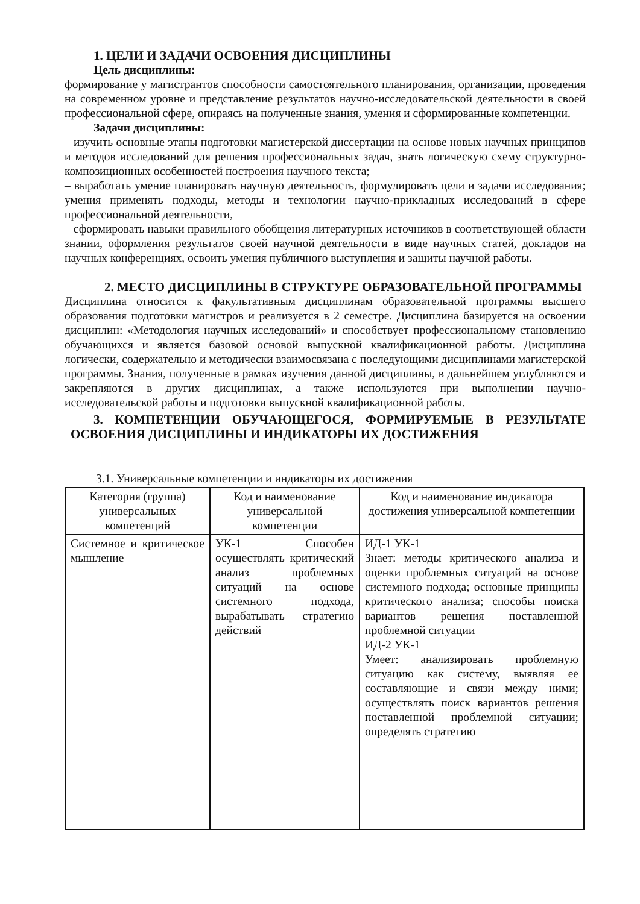1. ЦЕЛИ И ЗАДАЧИ ОСВОЕНИЯ ДИСЦИПЛИНЫ
Цель дисциплины:
формирование у магистрантов способности самостоятельного планирования, организации, проведения на современном уровне и представление результатов научно-исследовательской деятельности в своей профессиональной сфере, опираясь на полученные знания, умения и сформированные компетенции.
Задачи дисциплины:
– изучить основные этапы подготовки магистерской диссертации на основе новых научных принципов и методов исследований для решения профессиональных задач, знать логическую схему структурно- композиционных особенностей построения научного текста;
– выработать умение планировать научную деятельность, формулировать цели и задачи исследования; умения применять подходы, методы и технологии научно-прикладных исследований в сфере профессиональной деятельности,
– сформировать навыки правильного обобщения литературных источников в соответствующей области знании, оформления результатов своей научной деятельности в виде научных статей, докладов на научных конференциях, освоить умения публичного выступления и защиты научной работы.
2. МЕСТО ДИСЦИПЛИНЫ В СТРУКТУРЕ ОБРАЗОВАТЕЛЬНОЙ ПРОГРАММЫ
Дисциплина относится к факультативным дисциплинам образовательной программы высшего образования подготовки магистров и реализуется в 2 семестре. Дисциплина базируется на освоении дисциплин: «Методология научных исследований» и способствует профессиональному становлению обучающихся и является базовой основой выпускной квалификационной работы. Дисциплина логически, содержательно и методически взаимосвязана с последующими дисциплинами магистерской программы. Знания, полученные в рамках изучения данной дисциплины, в дальнейшем углубляются и закрепляются в других дисциплинах, а также используются при выполнении научно- исследовательской работы и подготовки выпускной квалификационной работы.
3. КОМПЕТЕНЦИИ ОБУЧАЮЩЕГОСЯ, ФОРМИРУЕМЫЕ В РЕЗУЛЬТАТЕ ОСВОЕНИЯ ДИСЦИПЛИНЫ И ИНДИКАТОРЫ ИХ ДОСТИЖЕНИЯ
3.1. Универсальные компетенции и индикаторы их достижения
| Категория (группа) универсальных компетенций | Код и наименование универсальной компетенции | Код и наименование индикатора достижения универсальной компетенции |
| --- | --- | --- |
| Системное и критическое мышление | УК-1 Способен осуществлять критический анализ проблемных ситуаций на основе системного подхода, вырабатывать стратегию действий | ИД-1 УК-1 Знает: методы критического анализа и оценки проблемных ситуаций на основе системного подхода; основные принципы критического анализа; способы поиска вариантов решения поставленной проблемной ситуации ИД-2 УК-1 Умеет: анализировать проблемную ситуацию как систему, выявляя ее составляющие и связи между ними; осуществлять поиск вариантов решения поставленной проблемной ситуации; определять стратегию |